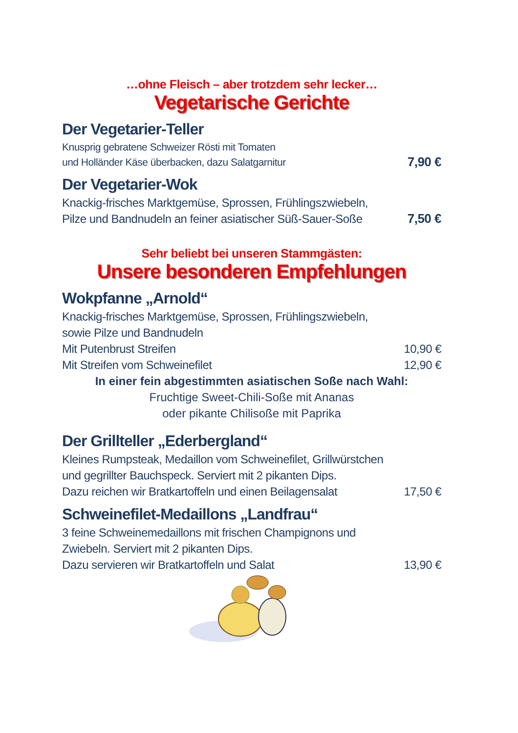…ohne Fleisch – aber trotzdem sehr lecker…
Vegetarische Gerichte
Der Vegetarier-Teller
Knusprig gebratene Schweizer Rösti mit Tomaten
und Holländer Käse überbacken, dazu Salatgarnitur 7,90 €
Der Vegetarier-Wok
Knackig-frisches Marktgemüse, Sprossen, Frühlingszwiebeln,
Pilze und Bandnudeln an feiner asiatischer Süß-Sauer-Soße 7,50 €
Sehr beliebt bei unseren Stammgästen:
Unsere besonderen Empfehlungen
Wokpfanne „Arnold“
Knackig-frisches Marktgemüse, Sprossen, Frühlingszwiebeln,
sowie Pilze und Bandnudeln
Mit Putenbrust Streifen 10,90 €
Mit Streifen vom Schweinefilet 12,90 €
In einer fein abgestimmten asiatischen Soße nach Wahl:
Fruchtige Sweet-Chili-Soße mit Ananas
oder pikante Chilisoße mit Paprika
Der Grillteller „Ederbergland“
Kleines Rumpsteak, Medaillon vom Schweinefilet, Grillwürstchen
und gegrillter Bauchspeck. Serviert mit 2 pikanten Dips.
Dazu reichen wir Bratkartoffeln und einen Beilagensalat 17,50 €
Schweinefilet-Medaillons „Landfrau“
3 feine Schweinemedaillons mit frischen Champignons und
Zwiebeln. Serviert mit 2 pikanten Dips.
Dazu servieren wir Bratkartoffeln und Salat 13,90 €